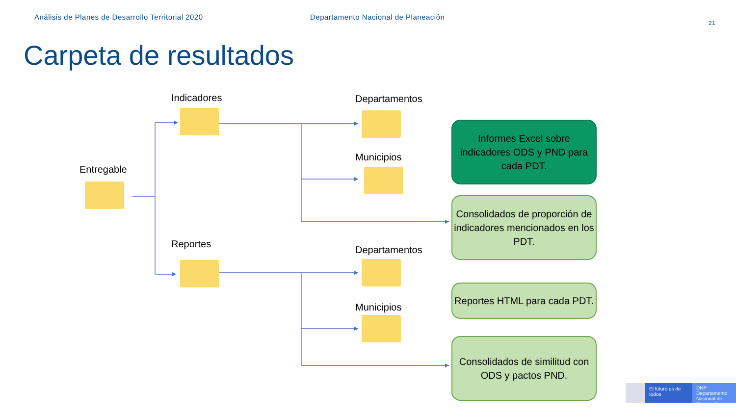Análisis de Planes de Desarrollo Territorial 2020
Departamento Nacional de Planeación
21
Carpeta de resultados
Entregable
Indicadores
Reportes
Departamentos
Municipios
Departamentos
Municipios
Informes Excel sobre indicadores ODS y PND para cada PDT.
Consolidados de proporción de indicadores mencionados en los PDT.
Reportes HTML para cada PDT.
Consolidados de similitud con ODS y pactos PND.
El futuro es de todos
DNP Departamento Nacional de Planeación